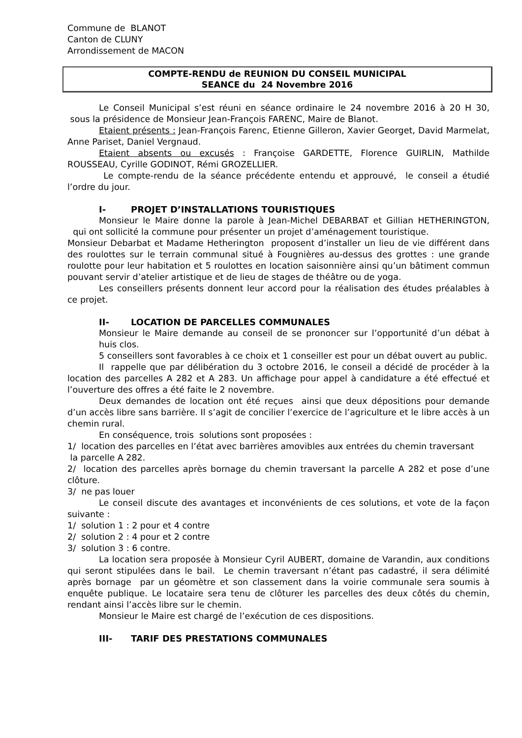Commune de BLANOT
Canton de CLUNY
Arrondissement de MACON
COMPTE-RENDU de REUNION DU CONSEIL MUNICIPAL
SEANCE du 24 Novembre 2016
Le Conseil Municipal s’est réuni en séance ordinaire le 24 novembre 2016 à 20 H 30, sous la présidence de Monsieur Jean-François FARENC, Maire de Blanot.
Etaient présents : Jean-François Farenc, Etienne Gilleron, Xavier Georget, David Marmelat, Anne Pariset, Daniel Vergnaud.
Etaient absents ou excusés : Françoise GARDETTE, Florence GUIRLIN, Mathilde ROUSSEAU, Cyrille GODINOT, Rémi GROZELLIER.
Le compte-rendu de la séance précédente entendu et approuvé, le conseil a étudié l’ordre du jour.
I- PROJET D’INSTALLATIONS TOURISTIQUES
Monsieur le Maire donne la parole à Jean-Michel DEBARBAT et Gillian HETHERINGTON, qui ont sollicité la commune pour présenter un projet d’aménagement touristique.
Monsieur Debarbat et Madame Hetherington proposent d’installer un lieu de vie différent dans des roulottes sur le terrain communal situé à Fougnières au-dessus des grottes : une grande roulotte pour leur habitation et 5 roulottes en location saisonnière ainsi qu’un bâtiment commun pouvant servir d’atelier artistique et de lieu de stages de théâtre ou de yoga.
Les conseillers présents donnent leur accord pour la réalisation des études préalables à ce projet.
II- LOCATION DE PARCELLES COMMUNALES
Monsieur le Maire demande au conseil de se prononcer sur l’opportunité d’un débat à huis clos.
5 conseillers sont favorables à ce choix et 1 conseiller est pour un débat ouvert au public.
Il rappelle que par délibération du 3 octobre 2016, le conseil a décidé de procéder à la location des parcelles A 282 et A 283. Un affichage pour appel à candidature a été effectué et l’ouverture des offres a été faite le 2 novembre.
Deux demandes de location ont été reçues ainsi que deux dépositions pour demande d’un accès libre sans barrière. Il s’agit de concilier l’exercice de l’agriculture et le libre accès à un chemin rural.
En conséquence, trois solutions sont proposées :
1/ location des parcelles en l’état avec barrières amovibles aux entrées du chemin traversant
la parcelle A 282.
2/ location des parcelles après bornage du chemin traversant la parcelle A 282 et pose d’une clôture.
3/ ne pas louer
Le conseil discute des avantages et inconvénients de ces solutions, et vote de la façon suivante :
1/ solution 1 : 2 pour et 4 contre
2/ solution 2 : 4 pour et 2 contre
3/ solution 3 : 6 contre.
La location sera proposée à Monsieur Cyril AUBERT, domaine de Varandin, aux conditions qui seront stipulées dans le bail. Le chemin traversant n’étant pas cadastré, il sera délimité après bornage par un géomètre et son classement dans la voirie communale sera soumis à enquête publique. Le locataire sera tenu de clôturer les parcelles des deux côtés du chemin, rendant ainsi l’accès libre sur le chemin.
Monsieur le Maire est chargé de l’exécution de ces dispositions.
III- TARIF DES PRESTATIONS COMMUNALES